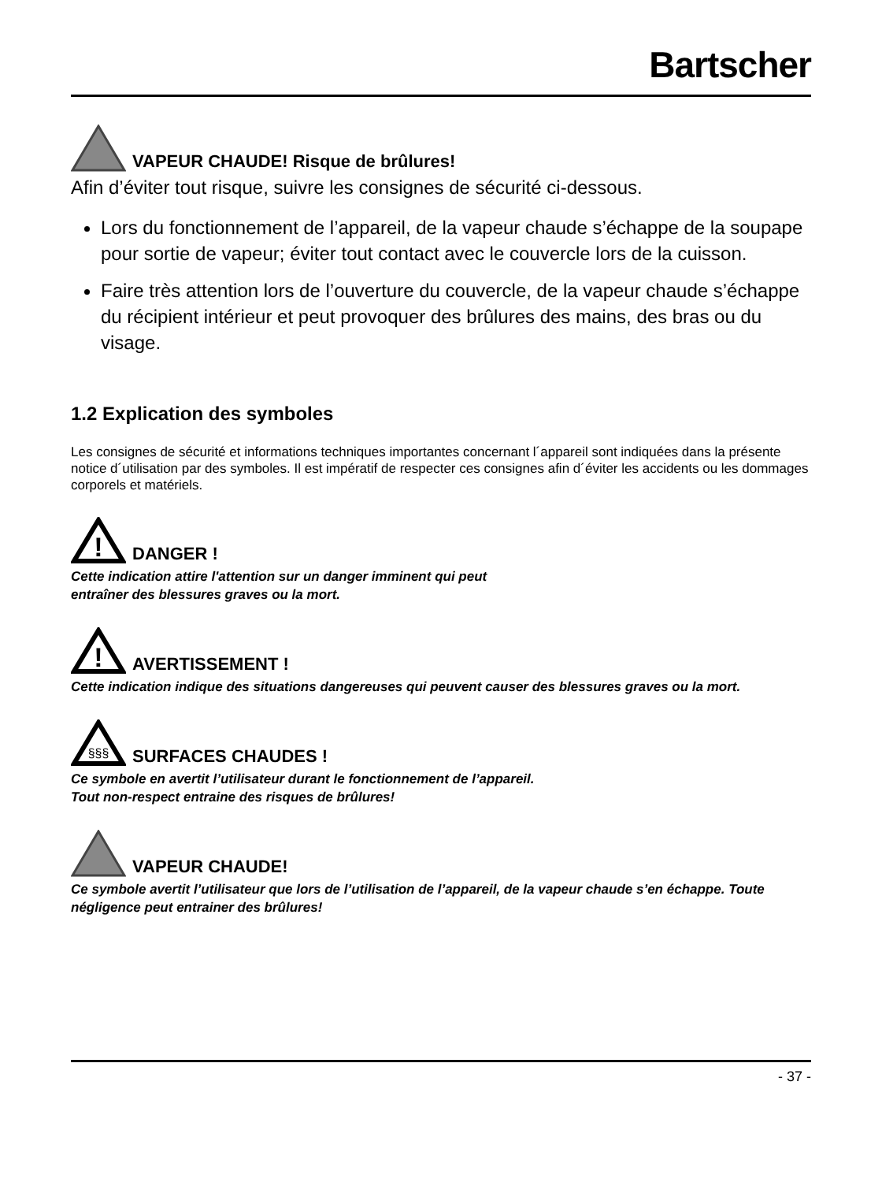Bartscher
VAPEUR CHAUDE! Risque de brûlures!
Afin d’éviter tout risque, suivre les consignes de sécurité ci-dessous.
Lors du fonctionnement de l’appareil, de la vapeur chaude s’échappe de la soupape pour sortie de vapeur; éviter tout contact avec le couvercle lors de la cuisson.
Faire très attention lors de l’ouverture du couvercle, de la vapeur chaude s’échappe du récipient intérieur et peut provoquer des brûlures des mains, des bras ou du visage.
1.2 Explication des symboles
Les consignes de sécurité et informations techniques importantes concernant l´appareil sont indiquées dans la présente notice d´utilisation par des symboles. Il est impératif de respecter ces consignes afin d´éviter les accidents ou les dommages corporels et matériels.
!
DANGER !
Cette indication attire l'attention sur un danger imminent qui peut
entraîner des blessures graves ou la mort.
!
AVERTISSEMENT !
Cette indication indique des situations dangereuses qui peuvent causer des blessures graves ou la mort.
§§§
SURFACES CHAUDES !
Ce symbole en avertit l’utilisateur durant le fonctionnement de l’appareil.
Tout non-respect entraine des risques de brûlures!
VAPEUR CHAUDE!
Ce symbole avertit l’utilisateur que lors de l’utilisation de l’appareil, de la vapeur chaude s’en échappe. Toute négligence peut entrainer des brûlures!
- 37 -